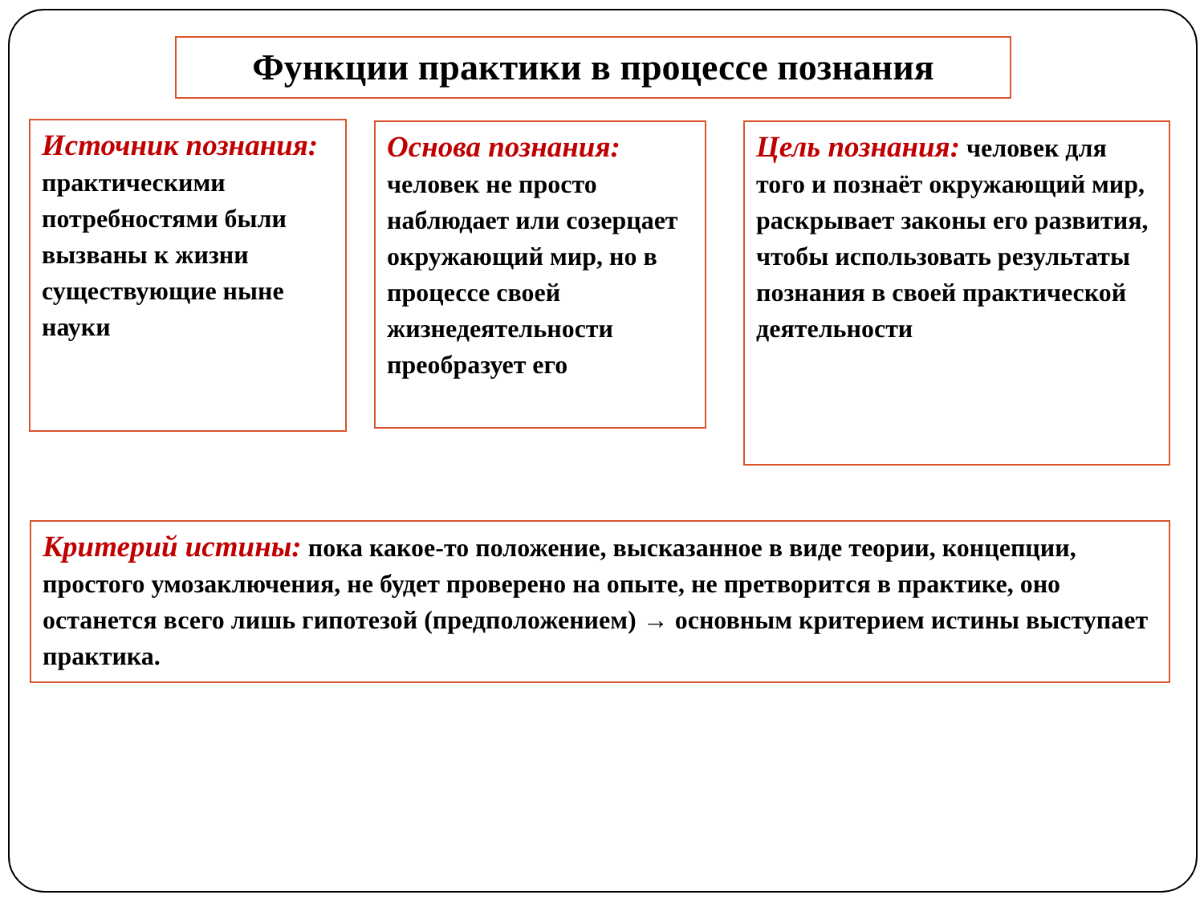Функции практики в процессе познания
Источник познания: практическими потребностями были вызваны к жизни существующие ныне науки
Основа познания: человек не просто наблюдает или созерцает окружающий мир, но в процессе своей жизнедеятельности преобразует его
Цель познания: человек для того и познаёт окружающий мир, раскрывает законы его развития, чтобы использовать результаты познания в своей практической деятельности
Критерий истины: пока какое-то положение, высказанное в виде теории, концепции, простого умозаключения, не будет проверено на опыте, не претворится в практике, оно останется всего лишь гипотезой (предположением) → основным критерием истины выступает практика.